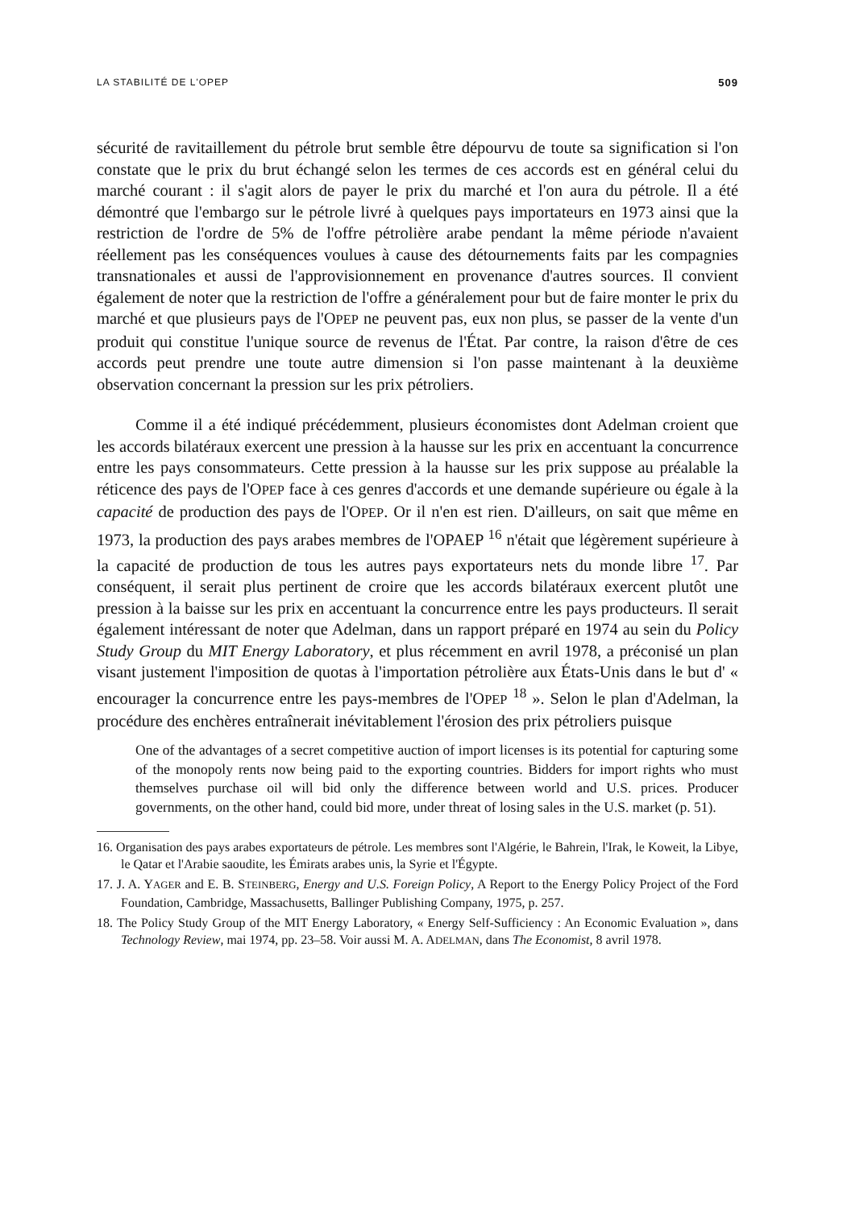LA STABILITÉ DE L'OPEP 509
sécurité de ravitaillement du pétrole brut semble être dépourvu de toute sa signification si l'on constate que le prix du brut échangé selon les termes de ces accords est en général celui du marché courant : il s'agit alors de payer le prix du marché et l'on aura du pétrole. Il a été démontré que l'embargo sur le pétrole livré à quelques pays importateurs en 1973 ainsi que la restriction de l'ordre de 5% de l'offre pétrolière arabe pendant la même période n'avaient réellement pas les conséquences voulues à cause des détournements faits par les compagnies transnationales et aussi de l'approvisionnement en provenance d'autres sources. Il convient également de noter que la restriction de l'offre a généralement pour but de faire monter le prix du marché et que plusieurs pays de l'OPEP ne peuvent pas, eux non plus, se passer de la vente d'un produit qui constitue l'unique source de revenus de l'État. Par contre, la raison d'être de ces accords peut prendre une toute autre dimension si l'on passe maintenant à la deuxième observation concernant la pression sur les prix pétroliers.
Comme il a été indiqué précédemment, plusieurs économistes dont Adelman croient que les accords bilatéraux exercent une pression à la hausse sur les prix en accentuant la concurrence entre les pays consommateurs. Cette pression à la hausse sur les prix suppose au préalable la réticence des pays de l'OPEP face à ces genres d'accords et une demande supérieure ou égale à la capacité de production des pays de l'OPEP. Or il n'en est rien. D'ailleurs, on sait que même en 1973, la production des pays arabes membres de l'OPAEP <sup>16</sup> n'était que légèrement supérieure à la capacité de production de tous les autres pays exportateurs nets du monde libre <sup>17</sup>. Par conséquent, il serait plus pertinent de croire que les accords bilatéraux exercent plutôt une pression à la baisse sur les prix en accentuant la concurrence entre les pays producteurs. Il serait également intéressant de noter que Adelman, dans un rapport préparé en 1974 au sein du Policy Study Group du MIT Energy Laboratory, et plus récemment en avril 1978, a préconisé un plan visant justement l'imposition de quotas à l'importation pétrolière aux États-Unis dans le but d' « encourager la concurrence entre les pays-membres de l'OPEP <sup>18</sup> ». Selon le plan d'Adelman, la procédure des enchères entraînerait inévitablement l'érosion des prix pétroliers puisque
One of the advantages of a secret competitive auction of import licenses is its potential for capturing some of the monopoly rents now being paid to the exporting countries. Bidders for import rights who must themselves purchase oil will bid only the difference between world and U.S. prices. Producer governments, on the other hand, could bid more, under threat of losing sales in the U.S. market (p. 51).
16. Organisation des pays arabes exportateurs de pétrole. Les membres sont l'Algérie, le Bahrein, l'Irak, le Koweit, la Libye, le Qatar et l'Arabie saoudite, les Émirats arabes unis, la Syrie et l'Égypte.
17. J. A. YAGER and E. B. STEINBERG, Energy and U.S. Foreign Policy, A Report to the Energy Policy Project of the Ford Foundation, Cambridge, Massachusetts, Ballinger Publishing Company, 1975, p. 257.
18. The Policy Study Group of the MIT Energy Laboratory, « Energy Self-Sufficiency : An Economic Evaluation », dans Technology Review, mai 1974, pp. 23–58. Voir aussi M. A. ADELMAN, dans The Economist, 8 avril 1978.